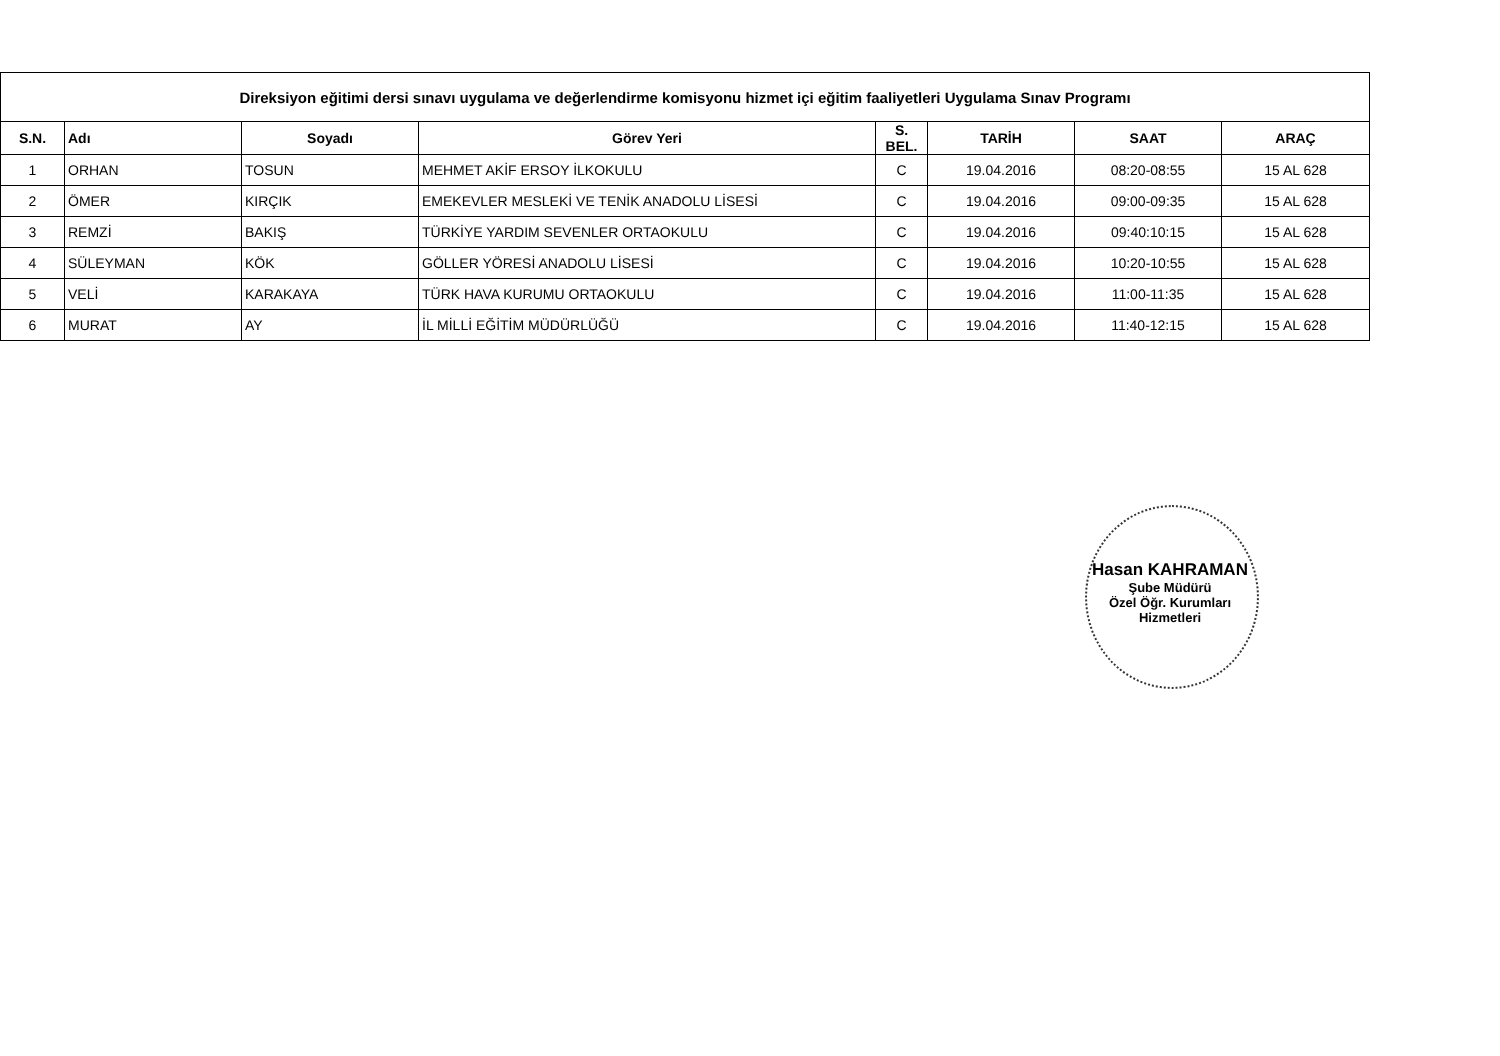| Direksiyon eğitimi dersi sınavı uygulama ve değerlendirme komisyonu hizmet içi eğitim faaliyetleri Uygulama Sınav Programı | | | | | | | |
| --- | --- | --- | --- | --- | --- | --- | --- |
| S.N. | Adı | Soyadı | Görev Yeri | S. BEL. | TARİH | SAAT | ARAÇ |
| 1 | ORHAN | TOSUN | MEHMET AKİF ERSOY İLKOKULU | C | 19.04.2016 | 08:20-08:55 | 15 AL 628 |
| 2 | ÖMER | KIRÇIK | EMEKEVLER MESLEKİ VE TENİK ANADOLU LİSESİ | C | 19.04.2016 | 09:00-09:35 | 15 AL 628 |
| 3 | REMZİ | BAKIŞ | TÜRKİYE YARDIM SEVENLER ORTAOKULU | C | 19.04.2016 | 09:40:10:15 | 15 AL 628 |
| 4 | SÜLEYMAN | KÖK | GÖLLER YÖRESİ ANADOLU LİSESİ | C | 19.04.2016 | 10:20-10:55 | 15 AL 628 |
| 5 | VELİ | KARAKAYA | TÜRK HAVA KURUMU ORTAOKULU | C | 19.04.2016 | 11:00-11:35 | 15 AL 628 |
| 6 | MURAT | AY | İL MİLLİ EĞİTİM MÜDÜRLÜĞÜ | C | 19.04.2016 | 11:40-12:15 | 15 AL 628 |
Hasan KAHRAMAN
Şube Müdürü
Özel Öğr. Kurumları Hizmetleri